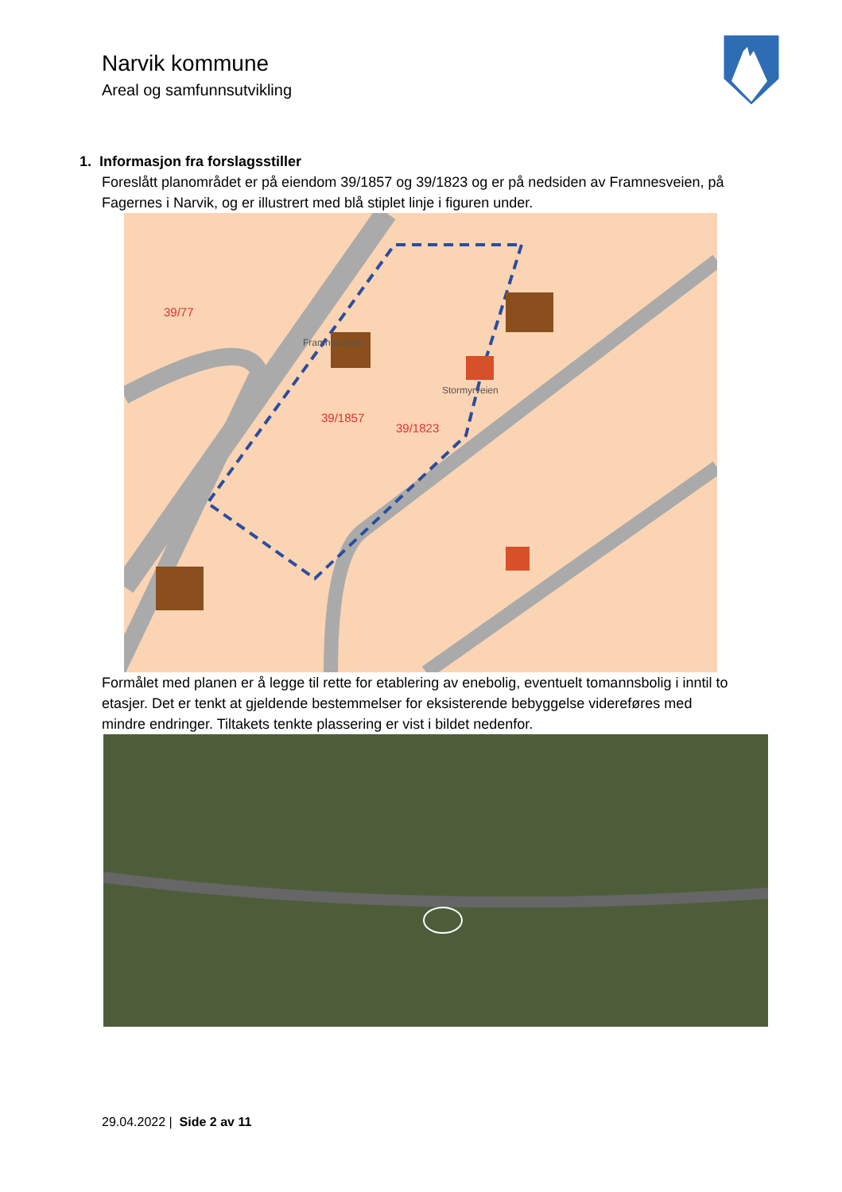Narvik kommune
Areal og samfunnsutvikling
1. Informasjon fra forslagsstiller
Foreslått planområdet er på eiendom 39/1857 og 39/1823 og er på nedsiden av Framnesveien, på Fagernes i Narvik, og er illustrert med blå stiplet linje i figuren under.
39/77
39/1857
39/1823
Stormyrveien
Framnesveien
Formålet med planen er å legge til rette for etablering av enebolig, eventuelt tomannsbolig i inntil to etasjer. Det er tenkt at gjeldende bestemmelser for eksisterende bebyggelse videreføres med mindre endringer. Tiltakets tenkte plassering er vist i bildet nedenfor.
29.04.2022 | Side 2 av 11